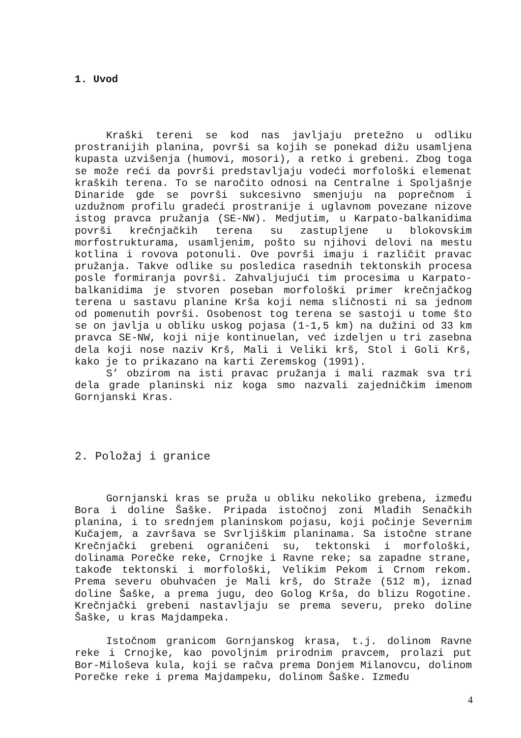1. Uvod
Kraški tereni se kod nas javljaju pretežno u odliku prostranijih planina, površi sa kojih se ponekad dižu usamljena kupasta uzvišenja (humovi, mosori), a retko i grebeni. Zbog toga se može reći da površi predstavljaju vodeći morfološki elemenat kraških terena. To se naročito odnosi na Centralne i Spoljašnje Dinaride gde se površi sukcesivno smenjuju na poprečnom i uzdužnom profilu gradeći prostranije i uglavnom povezane nizove istog pravca pružanja (SE-NW). Medjutim, u Karpato-balkanidima površi krečnjačkih terena su zastupljene u blokovskim morfostrukturama, usamljenim, pošto su njihovi delovi na mestu kotlina i rovova potonuli. Ove površi imaju i različit pravac pružanja. Takve odlike su posledica rasednih tektonskih procesa posle formiranja površi. Zahvaljujući tim procesima u Karpato-balkanidima je stvoren poseban morfološki primer krečnjačkog terena u sastavu planine Krša koji nema sličnosti ni sa jednom od pomenutih površi. Osobenost tog terena se sastoji u tome što se on javlja u obliku uskog pojasa (1-1,5 km) na dužini od 33 km pravca SE-NW, koji nije kontinuelan, već izdeljen u tri zasebna dela koji nose naziv Krš, Mali i Veliki krš, Stol i Goli Krš, kako je to prikazano na karti Zeremskog (1991).
S’ obzirom na isti pravac pružanja i mali razmak sva tri dela grade planinski niz koga smo nazvali zajedničkim imenom Gornjanski Kras.
2. Položaj i granice
Gornjanski kras se pruža u obliku nekoliko grebena, između Bora i doline Šaške. Pripada istočnoj zoni Mlađih Senačkih planina, i to srednjem planinskom pojasu, koji počinje Severnim Kučajem, a završava se Svrljiškim planinama. Sa istočne strane Krečnjački grebeni ograničeni su, tektonski i morfološki, dolinama Porečke reke, Crnojke i Ravne reke; sa zapadne strane, takođe tektonski i morfološki, Velikim Pekom i Crnom rekom. Prema severu obuhvaćen je Mali krš, do Straže (512 m), iznad doline Šaške, a prema jugu, deo Golog Krša, do blizu Rogotine. Krečnjački grebeni nastavljaju se prema severu, preko doline Šaške, u kras Majdampeka.
Istočnom granicom Gornjanskog krasa, t.j. dolinom Ravne reke i Crnojke, kao povoljnim prirodnim pravcem, prolazi put Bor-Miloševa kula, koji se račva prema Donjem Milanovcu, dolinom Porečke reke i prema Majdampeku, dolinom Šaške. Između
4